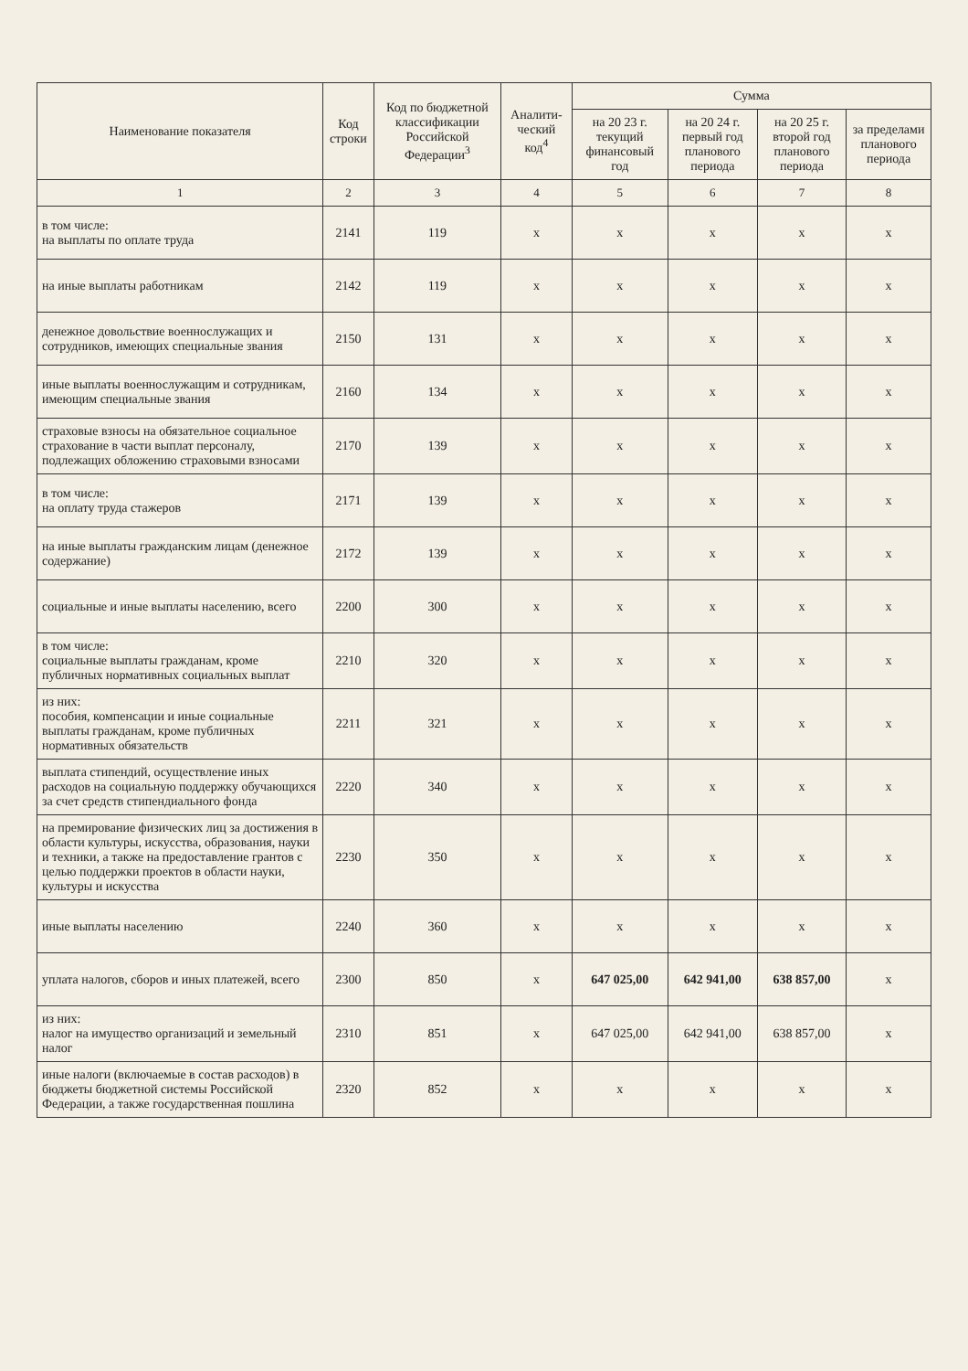| Наименование показателя | Код строки | Код по бюджетной классификации Российской Федерации<sup>3</sup> | Аналити-ческий код<sup>4</sup> | Сумма | | | |
| --- | --- | --- | --- | --- | --- | --- | --- |
| | | | | на 20 23 г. текущий финансовый год | на 20 24 г. первый год планового периода | на 20 25 г. второй год планового периода | за пределами планового периода |
| 1 | 2 | 3 | 4 | 5 | 6 | 7 | 8 |
| в том числе: на выплаты по оплате труда | 2141 | 119 | x | x | x | x | x |
| на иные выплаты работникам | 2142 | 119 | x | x | x | x | x |
| денежное довольствие военнослужащих и сотрудников, имеющих специальные звания | 2150 | 131 | x | x | x | x | x |
| иные выплаты военнослужащим и сотрудникам, имеющим специальные звания | 2160 | 134 | x | x | x | x | x |
| страховые взносы на обязательное социальное страхование в части выплат персоналу, подлежащих обложению страховыми взносами | 2170 | 139 | x | x | x | x | x |
| в том числе: на оплату труда стажеров | 2171 | 139 | x | x | x | x | x |
| на иные выплаты гражданским лицам (денежное содержание) | 2172 | 139 | x | x | x | x | x |
| социальные и иные выплаты населению, всего | 2200 | 300 | x | x | x | x | x |
| в том числе: социальные выплаты гражданам, кроме публичных нормативных социальных выплат | 2210 | 320 | x | x | x | x | x |
| из них: пособия, компенсации и иные социальные выплаты гражданам, кроме публичных нормативных обязательств | 2211 | 321 | x | x | x | x | x |
| выплата стипендий, осуществление иных расходов на социальную поддержку обучающихся за счет средств стипендиального фонда | 2220 | 340 | x | x | x | x | x |
| на премирование физических лиц за достижения в области культуры, искусства, образования, науки и техники, а также на предоставление грантов с целью поддержки проектов в области науки, культуры и искусства | 2230 | 350 | x | x | x | x | x |
| иные выплаты населению | 2240 | 360 | x | x | x | x | x |
| уплата налогов, сборов и иных платежей, всего | 2300 | 850 | x | 647 025,00 | 642 941,00 | 638 857,00 | x |
| из них: налог на имущество организаций и земельный налог | 2310 | 851 | x | 647 025,00 | 642 941,00 | 638 857,00 | x |
| иные налоги (включаемые в состав расходов) в бюджеты бюджетной системы Российской Федерации, а также государственная пошлина | 2320 | 852 | x | x | x | x | x |